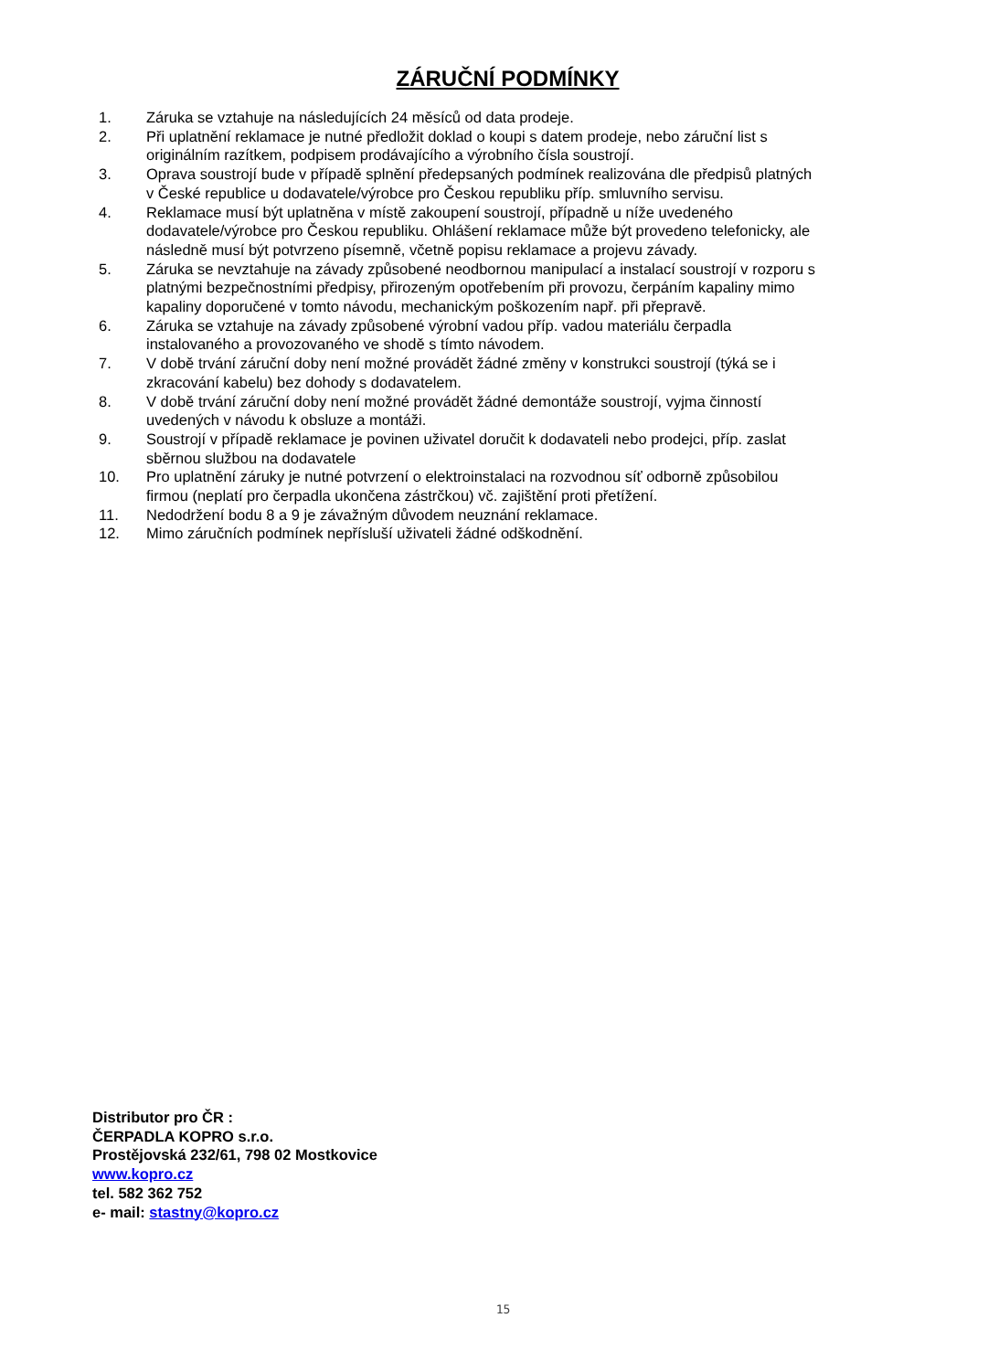ZÁRUČNÍ PODMÍNKY
1. Záruka se vztahuje na následujících 24 měsíců od data prodeje.
2. Při uplatnění reklamace je nutné předložit doklad o koupi s datem prodeje, nebo záruční list s originálním razítkem, podpisem prodávajícího a výrobního čísla soustrojí.
3. Oprava soustrojí bude v případě splnění předepsaných podmínek realizována dle předpisů platných v České republice u dodavatele/výrobce pro Českou republiku příp. smluvního servisu.
4. Reklamace musí být uplatněna v místě zakoupení soustrojí, případně u níže uvedeného dodavatele/výrobce pro Českou republiku. Ohlášení reklamace může být provedeno telefonicky, ale následně musí být potvrzeno písemně, včetně popisu reklamace a projevu závady.
5. Záruka se nevztahuje na závady způsobené neodbornou manipulací a instalací soustrojí v rozporu s platnými bezpečnostními předpisy, přirozeným opotřebením při provozu, čerpáním kapaliny mimo kapaliny doporučené v tomto návodu, mechanickým poškozením např. při přepravě.
6. Záruka se vztahuje na závady způsobené výrobní vadou příp. vadou materiálu čerpadla instalovaného a provozovaného ve shodě s tímto návodem.
7. V době trvání záruční doby není možné provádět žádné změny v konstrukci soustrojí (týká se i zkracování kabelu) bez dohody s dodavatelem.
8. V době trvání záruční doby není možné provádět žádné demontáže soustrojí, vyjma činností uvedených v návodu k obsluze a montáži.
9. Soustrojí v případě reklamace je povinen uživatel doručit k dodavateli nebo prodejci, příp. zaslat sběrnou službou na dodavatele
10. Pro uplatnění záruky je nutné potvrzení o elektroinstalaci na rozvodnou síť odborně způsobilou firmou (neplatí pro čerpadla ukončena zástrčkou) vč. zajištění proti přetížení.
11. Nedodržení bodu 8 a 9 je závažným důvodem neuznání reklamace.
12. Mimo záručních podmínek nepřísluší uživateli žádné odškodnění.
Distributor pro ČR :
ČERPADLA KOPRO s.r.o.
Prostějovská 232/61, 798 02 Mostkovice
www.kopro.cz
tel. 582 362 752
e- mail: stastny@kopro.cz
15